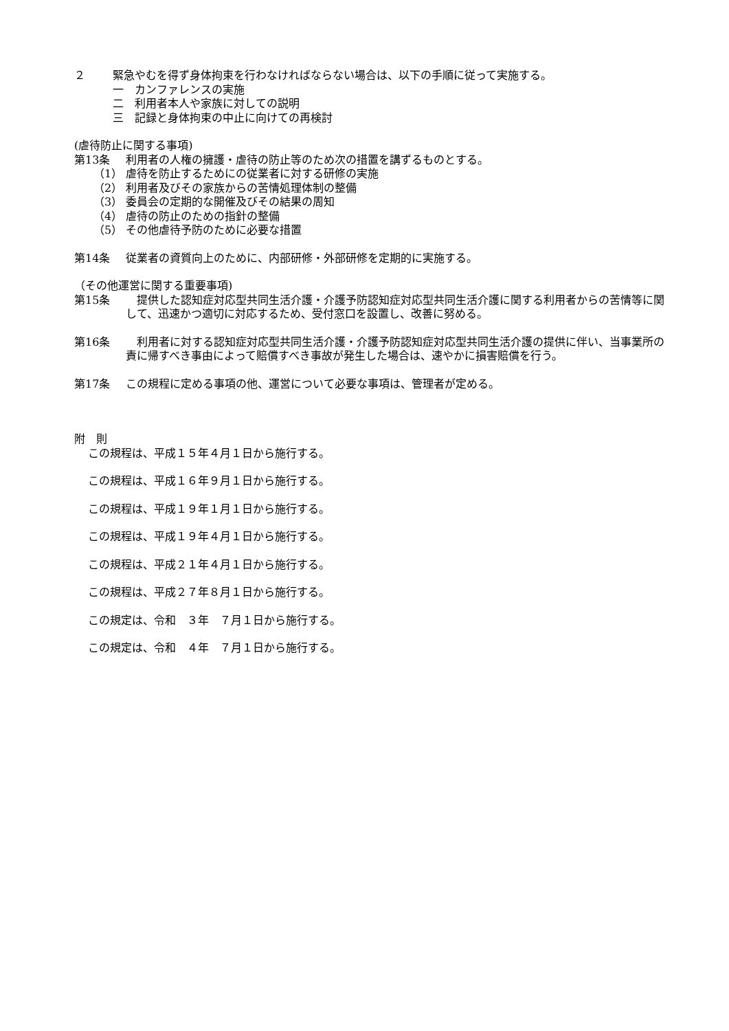２ 緊急やむを得ず身体拘束を行わなければならない場合は、以下の手順に従って実施する。
一　カンファレンスの実施
二　利用者本人や家族に対しての説明
三　記録と身体拘束の中止に向けての再検討
(虐待防止に関する事項)
第13条 利用者の人権の擁護・虐待の防止等のため次の措置を講ずるものとする。
（1） 虐待を防止するためにの従業者に対する研修の実施
（2） 利用者及びその家族からの苦情処理体制の整備
（3） 委員会の定期的な開催及びその結果の周知
（4） 虐待の防止のための指針の整備
（5） その他虐待予防のために必要な措置
第14条 従業者の資質向上のために、内部研修・外部研修を定期的に実施する。
（その他運営に関する重要事項)
第15条　提供した認知症対応型共同生活介護・介護予防認知症対応型共同生活介護に関する利用者からの苦情等に関して、迅速かつ適切に対応するため、受付窓口を設置し、改善に努める。
第16条　利用者に対する認知症対応型共同生活介護・介護予防認知症対応型共同生活介護の提供に伴い、当事業所の責に帰すべき事由によって賠償すべき事故が発生した場合は、速やかに損害賠償を行う。
第17条 この規程に定める事項の他、運営について必要な事項は、管理者が定める。
附　則
この規程は、平成１５年４月１日から施行する。
この規程は、平成１６年９月１日から施行する。
この規程は、平成１９年１月１日から施行する。
この規程は、平成１９年４月１日から施行する。
この規程は、平成２１年４月１日から施行する。
この規程は、平成２７年８月１日から施行する。
この規定は、令和　３年　７月１日から施行する。
この規定は、令和　４年　７月１日から施行する。